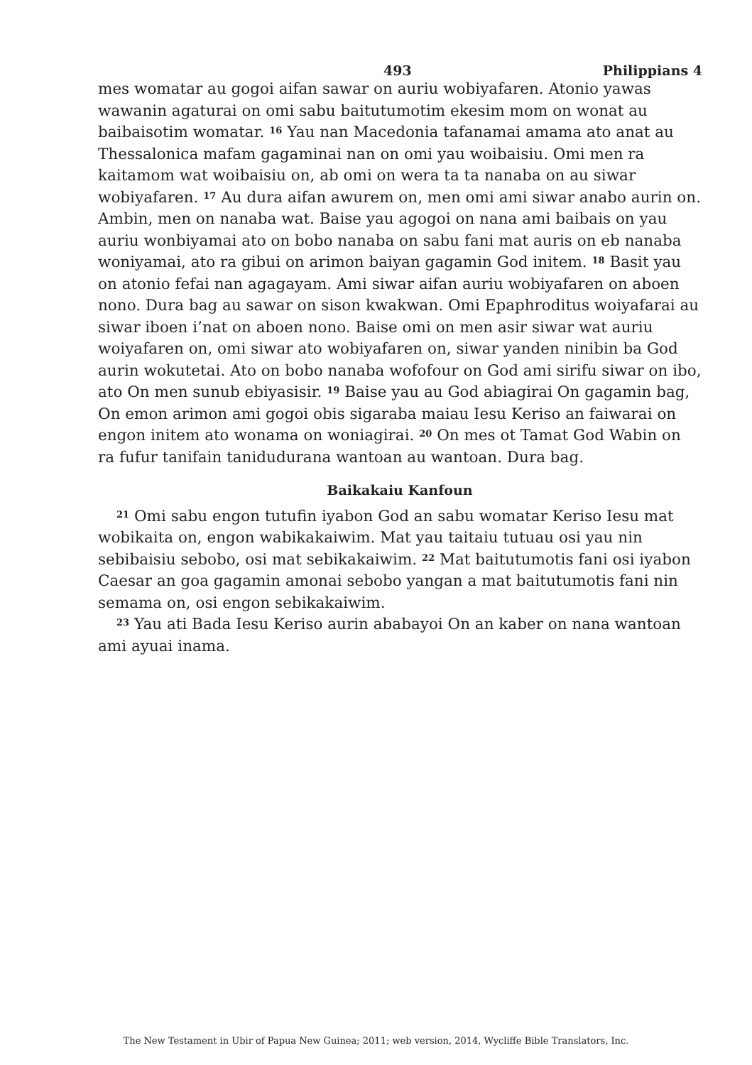493 Philippians 4
mes womatar au gogoi aifan sawar on auriu wobiyafaren. Atonio yawas wawanin agaturai on omi sabu baitutumotim ekesim mom on wonat au baibaisotim womatar. <sup>16</sup> Yau nan Macedonia tafanamai amama ato anat au Thessalonica mafam gagaminai nan on omi yau woibaisiu. Omi men ra kaitamom wat woibaisiu on, ab omi on wera ta ta nanaba on au siwar wobiyafaren. <sup>17</sup> Au dura aifan awurem on, men omi ami siwar anabo aurin on. Ambin, men on nanaba wat. Baise yau agogoi on nana ami baibais on yau auriu wonbiyamai ato on bobo nanaba on sabu fani mat auris on eb nanaba woniyamai, ato ra gibui on arimon baiyan gagamin God initem. <sup>18</sup> Basit yau on atonio fefai nan agagayam. Ami siwar aifan auriu wobiyafaren on aboen nono. Dura bag au sawar on sison kwakwan. Omi Epaphroditus woiyafarai au siwar iboen i’nat on aboen nono. Baise omi on men asir siwar wat auriu woiyafaren on, omi siwar ato wobiyafaren on, siwar yanden ninibin ba God aurin wokutetai. Ato on bobo nanaba wofofour on God ami sirifu siwar on ibo, ato On men sunub ebiyasisir. <sup>19</sup> Baise yau au God abiagirai On gagamin bag, On emon arimon ami gogoi obis sigaraba maiau Iesu Keriso an faiwarai on engon initem ato wonama on woniagirai. <sup>20</sup> On mes ot Tamat God Wabin on ra fufur tanifain tanidudurana wantoan au wantoan. Dura bag.
Baikakaiu Kanfoun
<sup>21</sup> Omi sabu engon tutufin iyabon God an sabu womatar Keriso Iesu mat wobikaita on, engon wabikakaiwim. Mat yau taitaiu tutuau osi yau nin sebibaisiu sebobo, osi mat sebikakaiwim. <sup>22</sup> Mat baitutumotis fani osi iyabon Caesar an goa gagamin amonai sebobo yangan a mat baitutumotis fani nin semama on, osi engon sebikakaiwim.
<sup>23</sup> Yau ati Bada Iesu Keriso aurin ababayoi On an kaber on nana wantoan ami ayuai inama.
The New Testament in Ubir of Papua New Guinea; 2011; web version, 2014, Wycliffe Bible Translators, Inc.